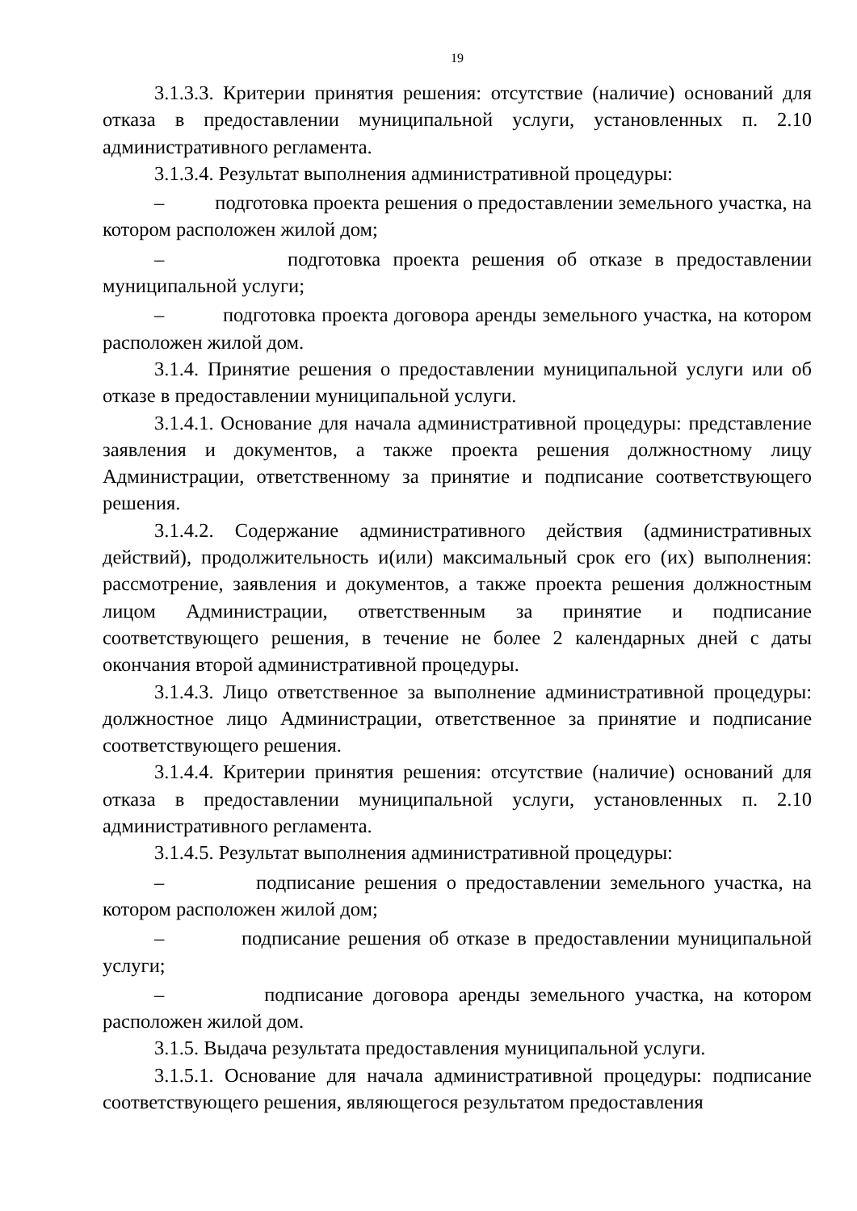19
3.1.3.3. Критерии принятия решения: отсутствие (наличие) оснований для отказа в предоставлении муниципальной услуги, установленных п. 2.10 административного регламента.
3.1.3.4. Результат выполнения административной процедуры:
– подготовка проекта решения о предоставлении земельного участка, на котором расположен жилой дом;
– подготовка проекта решения об отказе в предоставлении муниципальной услуги;
– подготовка проекта договора аренды земельного участка, на котором расположен жилой дом.
3.1.4. Принятие решения о предоставлении муниципальной услуги или об отказе в предоставлении муниципальной услуги.
3.1.4.1. Основание для начала административной процедуры: представление заявления и документов, а также проекта решения должностному лицу Администрации, ответственному за принятие и подписание соответствующего решения.
3.1.4.2. Содержание административного действия (административных действий), продолжительность и(или) максимальный срок его (их) выполнения: рассмотрение, заявления и документов, а также проекта решения должностным лицом Администрации, ответственным за принятие и подписание соответствующего решения, в течение не более 2 календарных дней с даты окончания второй административной процедуры.
3.1.4.3. Лицо ответственное за выполнение административной процедуры: должностное лицо Администрации, ответственное за принятие и подписание соответствующего решения.
3.1.4.4. Критерии принятия решения: отсутствие (наличие) оснований для отказа в предоставлении муниципальной услуги, установленных п. 2.10 административного регламента.
3.1.4.5. Результат выполнения административной процедуры:
– подписание решения о предоставлении земельного участка, на котором расположен жилой дом;
– подписание решения об отказе в предоставлении муниципальной услуги;
– подписание договора аренды земельного участка, на котором расположен жилой дом.
3.1.5. Выдача результата предоставления муниципальной услуги.
3.1.5.1. Основание для начала административной процедуры: подписание соответствующего решения, являющегося результатом предоставления